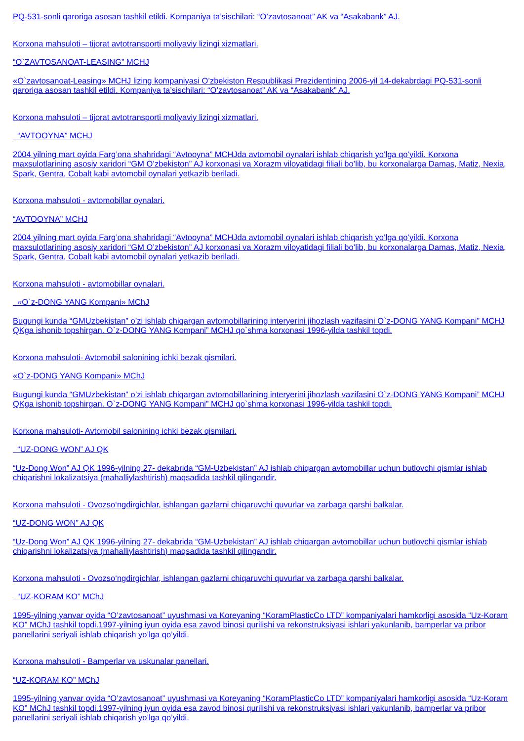PQ-531-sonli qaroriga asosan tashkil etildi. Kompaniya ta’sischilari: “O’zavtosanoat” AK va “Asakabank” AJ.
Korxona mahsuloti – tijorat avtotransporti moliyaviy lizingi xizmatlari.
“O`ZAVTOSANOAT-LEASING” MCHJ
«O`zavtosanoat-Leasing» MCHJ lizing kompaniyasi O’zbekiston Respublikasi Prezidentining 2006-yil 14-dekabrdagi PQ-531-sonli qaroriga asosan tashkil etildi. Kompaniya ta’sischilari: “O’zavtosanoat” AK va “Asakabank” AJ.
Korxona mahsuloti – tijorat avtotransporti moliyaviy lizingi xizmatlari.
“AVTOOYNA” MCHJ
2004 yilning mart oyida Farg’ona shahridagi “Avtooyna” MCHJda avtomobil oynalari ishlab chiqarish yo’lga qo’yildi. Korxona maxsulotlarining asosiy xaridori “GM O’zbekiston” AJ korxonasi va Xorazm viloyatidagi filiali bo’lib, bu korxonalarga Damas, Matiz, Nexia, Spark, Gentra, Cobalt kabi avtomobil oynalari yetkazib beriladi.
Korxona mahsuloti - avtomobillar oynalari.
“AVTOOYNA” MCHJ
2004 yilning mart oyida Farg’ona shahridagi “Avtooyna” MCHJda avtomobil oynalari ishlab chiqarish yo’lga qo’yildi. Korxona maxsulotlarining asosiy xaridori “GM O’zbekiston” AJ korxonasi va Xorazm viloyatidagi filiali bo’lib, bu korxonalarga Damas, Matiz, Nexia, Spark, Gentra, Cobalt kabi avtomobil oynalari yetkazib beriladi.
Korxona mahsuloti - avtomobillar oynalari.
«O`z-DONG YANG Kompani» MChJ
Bugungi kunda “GMUzbekistan” o’zi ishlab chiqargan avtomobillarining interyerini jihozlash vazifasini O`z-DONG YANG Kompani” MCHJ QKga ishonib topshirgan. O`z-DONG YANG Kompani” MCHJ qo`shma korxonasi 1996-yilda tashkil topdi.
Korxona mahsuloti- Avtomobil salonining ichki bezak qismilari.
«O`z-DONG YANG Kompani» MChJ
Bugungi kunda “GMUzbekistan” o’zi ishlab chiqargan avtomobillarining interyerini jihozlash vazifasini O`z-DONG YANG Kompani” MCHJ QKga ishonib topshirgan. O`z-DONG YANG Kompani” MCHJ qo`shma korxonasi 1996-yilda tashkil topdi.
Korxona mahsuloti- Avtomobil salonining ichki bezak qismilari.
“UZ-DONG WON” AJ QK
“Uz-Dong Won” AJ QK 1996-yilning 27- dekabrida “GM-Uzbekistan” AJ ishlab chiqargan avtomobillar uchun butlovchi qismlar ishlab chiqarishni lokalizatsiya (mahalliylashtirish) maqsadida tashkil qilingandir.
Korxona mahsuloti - Ovozso‘ngdirgichlar, ishlangan gazlarni chiqaruvchi quvurlar va zarbaga qarshi balkalar.
“UZ-DONG WON” AJ QK
“Uz-Dong Won” AJ QK 1996-yilning 27- dekabrida “GM-Uzbekistan” AJ ishlab chiqargan avtomobillar uchun butlovchi qismlar ishlab chiqarishni lokalizatsiya (mahalliylashtirish) maqsadida tashkil qilingandir.
Korxona mahsuloti - Ovozso‘ngdirgichlar, ishlangan gazlarni chiqaruvchi quvurlar va zarbaga qarshi balkalar.
“UZ-KORAM KO” MChJ
1995-yilning yanvar oyida “O’zavtosanoat” uyushmasi va Koreyaning “KoramPlasticCo LTD” kompaniyalari hamkorligi asosida “Uz-Koram KO” MChJ tashkil topdi.1997-yilning iyun oyida esa zavod binosi qurilishi va rekonstruksiyasi ishlari yakunlanib, bamperlar va pribor panellarini seriyali ishlab chiqarish yo’lga qo’yildi.
Korxona mahsuloti - Bamperlar va uskunalar panellari.
“UZ-KORAM KO” MChJ
1995-yilning yanvar oyida “O’zavtosanoat” uyushmasi va Koreyaning “KoramPlasticCo LTD” kompaniyalari hamkorligi asosida “Uz-Koram KO” MChJ tashkil topdi.1997-yilning iyun oyida esa zavod binosi qurilishi va rekonstruksiyasi ishlari yakunlanib, bamperlar va pribor panellarini seriyali ishlab chiqarish yo’lga qo’yildi.